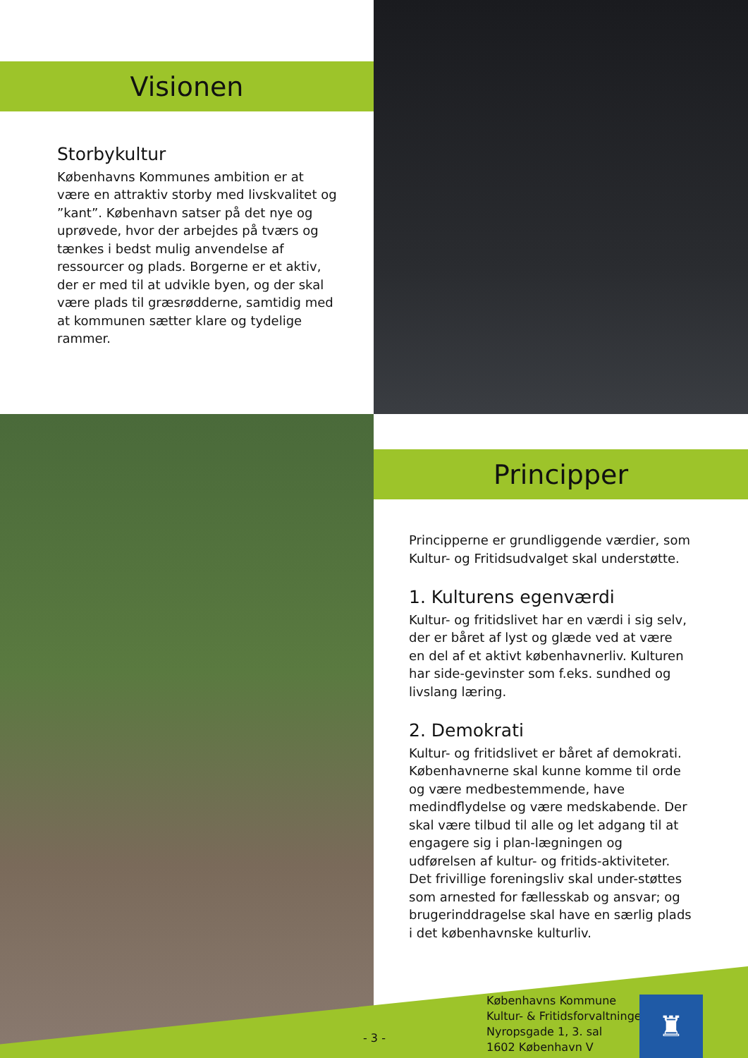Visionen
Storbykultur
Københavns Kommunes ambition er at være en attraktiv storby med livskvalitet og ”kant”. København satser på det nye og uprøvede, hvor der arbejdes på tværs og tænkes i bedst mulig anvendelse af ressourcer og plads. Borgerne er et aktiv, der er med til at udvikle byen, og der skal være plads til græsrødderne, samtidig med at kommunen sætter klare og tydelige rammer.
Principper
Principperne er grundliggende værdier, som Kultur- og Fritidsudvalget skal understøtte.
1. Kulturens egenværdi
Kultur- og fritidslivet har en værdi i sig selv, der er båret af lyst og glæde ved at være en del af et aktivt københavnerliv. Kulturen har side-gevinster som f.eks. sundhed og livslang læring.
2. Demokrati
Kultur- og fritidslivet er båret af demokrati. Københavnerne skal kunne komme til orde og være medbestemmende, have medindflydelse og være medskabende. Der skal være tilbud til alle og let adgang til at engagere sig i plan-lægningen og udførelsen af kultur- og fritids-aktiviteter. Det frivillige foreningsliv skal under-støttes som arnested for fællesskab og ansvar; og brugerinddragelse skal have en særlig plads i det københavnske kulturliv.
- 3 -
Københavns Kommune
Kultur- & Fritidsforvaltningen
Nyropsgade 1, 3. sal
1602 København V
♜